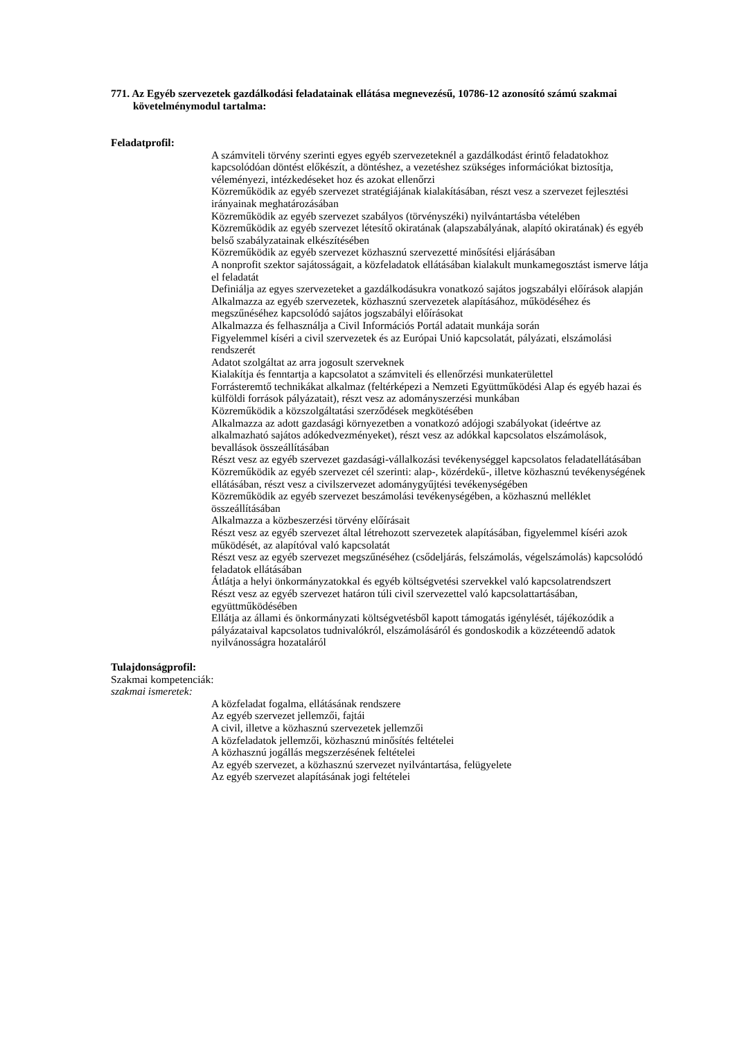771. Az Egyéb szervezetek gazdálkodási feladatainak ellátása megnevezésű, 10786-12 azonosító számú szakmai követelménymodul tartalma:
Feladatprofil:
A számviteli törvény szerinti egyes egyéb szervezeteknél a gazdálkodást érintő feladatokhoz kapcsolódóan döntést előkészít, a döntéshez, a vezetéshez szükséges információkat biztosítja, véleményezi, intézkedéseket hoz és azokat ellenőrzi
Közreműködik az egyéb szervezet stratégiájának kialakításában, részt vesz a szervezet fejlesztési irányainak meghatározásában
Közreműködik az egyéb szervezet szabályos (törvényszéki) nyilvántartásba vételében
Közreműködik az egyéb szervezet létesítő okiratának (alapszabályának, alapító okiratának) és egyéb belső szabályzatainak elkészítésében
Közreműködik az egyéb szervezet közhasznú szervezetté minősítési eljárásában
A nonprofit szektor sajátosságait, a közfeladatok ellátásában kialakult munkamegosztást ismerve látja el feladatát
Definiálja az egyes szervezeteket a gazdálkodásukra vonatkozó sajátos jogszabályi előírások alapján
Alkalmazza az egyéb szervezetek, közhasznú szervezetek alapításához, működéséhez és megszűnéséhez kapcsolódó sajátos jogszabályi előírásokat
Alkalmazza és felhasználja a Civil Információs Portál adatait munkája során
Figyelemmel kíséri a civil szervezetek és az Európai Unió kapcsolatát, pályázati, elszámolási rendszerét
Adatot szolgáltat az arra jogosult szerveknek
Kialakítja és fenntartja a kapcsolatot a számviteli és ellenőrzési munkaterülettel
Forrásteremtő technikákat alkalmaz (feltérképezi a Nemzeti Együttműködési Alap és egyéb hazai és külföldi források pályázatait), részt vesz az adományszerzési munkában
Közreműködik a közszolgáltatási szerződések megkötésében
Alkalmazza az adott gazdasági környezetben a vonatkozó adójogi szabályokat (ideértve az alkalmazható sajátos adókedvezményeket), részt vesz az adókkal kapcsolatos elszámolások, bevallások összeállításában
Részt vesz az egyéb szervezet gazdasági-vállalkozási tevékenységgel kapcsolatos feladatellátásában
Közreműködik az egyéb szervezet cél szerinti: alap-, közérdekű-, illetve közhasznú tevékenységének ellátásában, részt vesz a civilszervezet adománygyűjtési tevékenységében
Közreműködik az egyéb szervezet beszámolási tevékenységében, a közhasznú melléklet összeállításában
Alkalmazza a közbeszerzési törvény előírásait
Részt vesz az egyéb szervezet által létrehozott szervezetek alapításában, figyelemmel kíséri azok működését, az alapítóval való kapcsolatát
Részt vesz az egyéb szervezet megszűnéséhez (csődeljárás, felszámolás, végelszámolás) kapcsolódó feladatok ellátásában
Átlátja a helyi önkormányzatokkal és egyéb költségvetési szervekkel való kapcsolatrendszert
Részt vesz az egyéb szervezet határon túli civil szervezettel való kapcsolattartásában, együttműködésében
Ellátja az állami és önkormányzati költségvetésből kapott támogatás igénylését, tájékozódik a pályázataival kapcsolatos tudnivalókról, elszámolásáról és gondoskodik a közzéteendő adatok nyilvánosságra hozataláról
Tulajdonságprofil:
Szakmai kompetenciák:
szakmai ismeretek:
A közfeladat fogalma, ellátásának rendszere
Az egyéb szervezet jellemzői, fajtái
A civil, illetve a közhasznú szervezetek jellemzői
A közfeladatok jellemzői, közhasznú minősítés feltételei
A közhasznú jogállás megszerzésének feltételei
Az egyéb szervezet, a közhasznú szervezet nyilvántartása, felügyelete
Az egyéb szervezet alapításának jogi feltételei